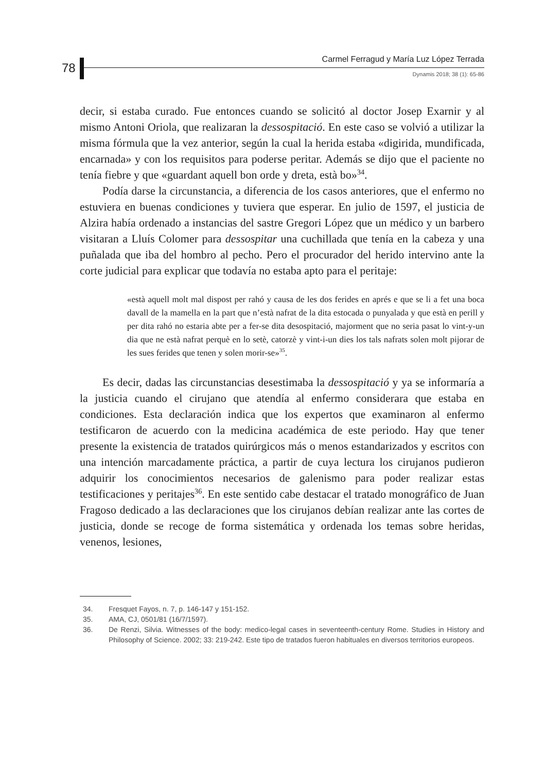78
Carmel Ferragud y María Luz López Terrada
Dynamis 2018; 38 (1): 65-86
decir, si estaba curado. Fue entonces cuando se solicitó al doctor Josep Exarnir y al mismo Antoni Oriola, que realizaran la dessospitació. En este caso se volvió a utilizar la misma fórmula que la vez anterior, según la cual la herida estaba «digirida, mundificada, encarnada» y con los requisitos para poderse peritar. Además se dijo que el paciente no tenía fiebre y que «guardant aquell bon orde y dreta, està bo»<sup>34</sup>.
Podía darse la circunstancia, a diferencia de los casos anteriores, que el enfermo no estuviera en buenas condiciones y tuviera que esperar. En julio de 1597, el justicia de Alzira había ordenado a instancias del sastre Gregori López que un médico y un barbero visitaran a Lluís Colomer para dessospitar una cuchillada que tenía en la cabeza y una puñalada que iba del hombro al pecho. Pero el procurador del herido intervino ante la corte judicial para explicar que todavía no estaba apto para el peritaje:
«està aquell molt mal dispost per rahó y causa de les dos ferides en aprés e que se li a fet una boca davall de la mamella en la part que n’està nafrat de la dita estocada o punyalada y que està en perill y per dita rahó no estaria abte per a fer-se dita desospitació, majorment que no seria pasat lo vint-y-un dia que ne està nafrat perquè en lo setè, catorzè y vint-i-un dies los tals nafrats solen molt pijorar de les sues ferides que tenen y solen morir-se»<sup>35</sup>.
Es decir, dadas las circunstancias desestimaba la dessospitació y ya se informaría a la justicia cuando el cirujano que atendía al enfermo considerara que estaba en condiciones. Esta declaración indica que los expertos que examinaron al enfermo testificaron de acuerdo con la medicina académica de este periodo. Hay que tener presente la existencia de tratados quirúrgicos más o menos estandarizados y escritos con una intención marcadamente práctica, a partir de cuya lectura los cirujanos pudieron adquirir los conocimientos necesarios de galenismo para poder realizar estas testificaciones y peritajes<sup>36</sup>. En este sentido cabe destacar el tratado monográfico de Juan Fragoso dedicado a las declaraciones que los cirujanos debían realizar ante las cortes de justicia, donde se recoge de forma sistemática y ordenada los temas sobre heridas, venenos, lesiones,
34. Fresquet Fayos, n. 7, p. 146-147 y 151-152.
35. AMA, CJ, 0501/81 (16/7/1597).
36. De Renzi, Silvia. Witnesses of the body: medico-legal cases in seventeenth-century Rome. Studies in History and Philosophy of Science. 2002; 33: 219-242. Este tipo de tratados fueron habituales en diversos territorios europeos.